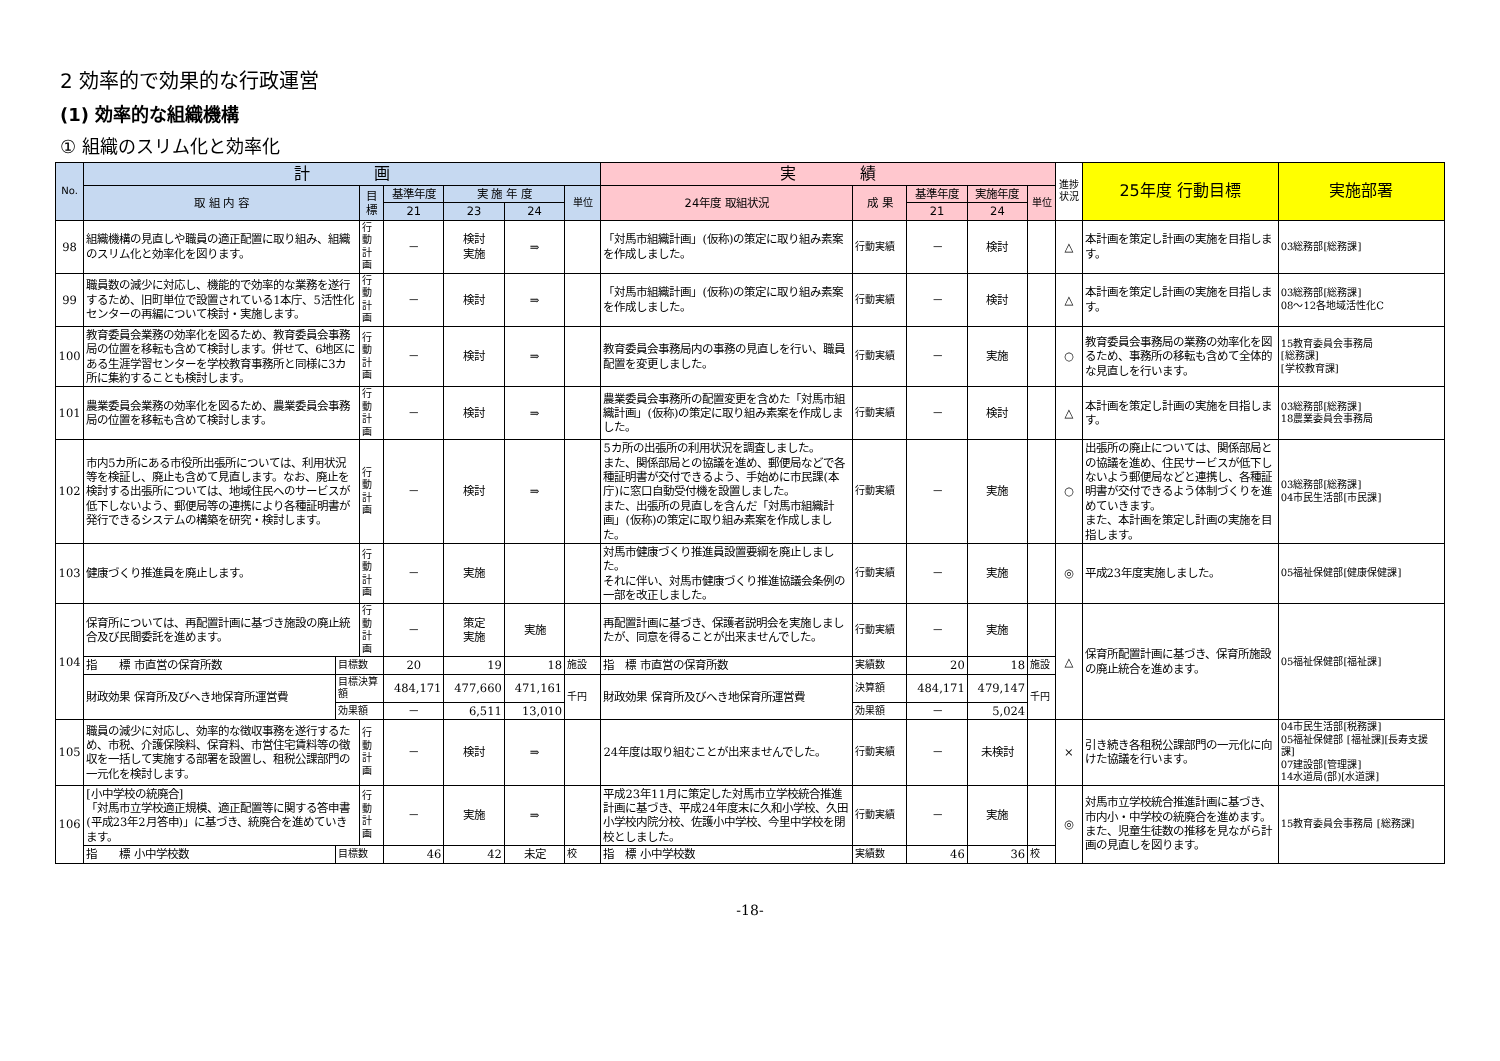2 効率的で効果的な行政運営
(1) 効率的な組織機構
① 組織のスリム化と効率化
| No. | 計 画 | | | | | | | 実 績 | | | | | 進捗状況 | 25年度 行動目標 | 実施部署 |
| --- | --- | --- | --- | --- | --- | --- | --- | --- | --- | --- | --- | --- | --- | --- | --- |
| | 取 組 内 容 | | 目 標 | 基準年度 | 実 施 年 度 | | 単位 | 24年度 取組状況 | 成 果 | 基準年度 | 実施年度 | 単位 | | | |
| | | | | 21 | 23 | 24 | | | | 21 | 24 | | | | |
| 98 | 組織機構の見直しや職員の適正配置に取り組み、組織のスリム化と効率化を図ります。 | | 行動計画 | － | 検討 実施 | ⇒ | | 「対馬市組織計画」(仮称)の策定に取り組み素案を作成しました。 | 行動実績 | － | 検討 | | △ | 本計画を策定し計画の実施を目指します。 | 03総務部[総務課] |
| 99 | 職員数の減少に対応し、機能的で効率的な業務を遂行するため、旧町単位で設置されている1本庁、5活性化センターの再編について検討・実施します。 | | 行動計画 | － | 検討 | ⇒ | | 「対馬市組織計画」(仮称)の策定に取り組み素案を作成しました。 | 行動実績 | － | 検討 | | △ | 本計画を策定し計画の実施を目指します。 | 03総務部[総務課] 08～12各地域活性化C |
| 100 | 教育委員会業務の効率化を図るため、教育委員会事務局の位置を移転も含めて検討します。併せて、6地区にある生涯学習センターを学校教育事務所と同様に3カ所に集約することも検討します。 | | 行動計画 | － | 検討 | ⇒ | | 教育委員会事務局内の事務の見直しを行い、職員配置を変更しました。 | 行動実績 | － | 実施 | | ○ | 教育委員会事務局の業務の効率化を図るため、事務所の移転も含めて全体的な見直しを行います。 | 15教育委員会事務局 [総務課] [学校教育課] |
| 101 | 農業委員会業務の効率化を図るため、農業委員会事務局の位置を移転も含めて検討します。 | | 行動計画 | － | 検討 | ⇒ | | 農業委員会事務所の配置変更を含めた「対馬市組織計画」(仮称)の策定に取り組み素案を作成しました。 | 行動実績 | － | 検討 | | △ | 本計画を策定し計画の実施を目指します。 | 03総務部[総務課] 18農業委員会事務局 |
| 102 | 市内5カ所にある市役所出張所については、利用状況等を検証し、廃止も含めて見直します。なお、廃止を検討する出張所については、地域住民へのサービスが低下しないよう、郵便局等の連携により各種証明書が発行できるシステムの構築を研究・検討します。 | | 行動計画 | － | 検討 | ⇒ | | 5カ所の出張所の利用状況を調査しました。 また、関係部局との協議を進め、郵便局などで各種証明書が交付できるよう、手始めに市民課(本庁)に窓口自動受付機を設置しました。 また、出張所の見直しを含んだ「対馬市組織計画」(仮称)の策定に取り組み素案を作成しました。 | 行動実績 | － | 実施 | | ○ | 出張所の廃止については、関係部局との協議を進め、住民サービスが低下しないよう郵便局などと連携し、各種証明書が交付できるよう体制づくりを進めていきます。 また、本計画を策定し計画の実施を目指します。 | 03総務部[総務課] 04市民生活部[市民課] |
| 103 | 健康づくり推進員を廃止します。 | | 行動計画 | － | 実施 | | | 対馬市健康づくり推進員設置要綱を廃止しました。 それに伴い、対馬市健康づくり推進協議会条例の一部を改正しました。 | 行動実績 | － | 実施 | | ◎ | 平成23年度実施しました。 | 05福祉保健部[健康保健課] |
| 104 | 保育所については、再配置計画に基づき施設の廃止統合及び民間委託を進めます。 | | 行動計画 | － | 策定 実施 | 実施 | | 再配置計画に基づき、保護者説明会を実施しましたが、同意を得ることが出来ませんでした。 | 行動実績 | － | 実施 | | △ | 保育所配置計画に基づき、保育所施設の廃止統合を進めます。 | 05福祉保健部[福祉課] |
| | 指 標 市直営の保育所数 | 目標数 | | 20 | 19 | 18 | 施設 | 指 標 市直営の保育所数 | 実績数 | 20 | 18 | 施設 | | | |
| | 財政効果 保育所及びへき地保育所運営費 | 目標決算額 | | 484,171 | 477,660 | 471,161 | 千円 | 財政効果 保育所及びへき地保育所運営費 | 決算額 | 484,171 | 479,147 | 千円 | | | |
| | | 効果額 | | － | 6,511 | 13,010 | | | 効果額 | － | 5,024 | | | | |
| 105 | 職員の減少に対応し、効率的な徴収事務を遂行するため、市税、介護保険料、保育料、市営住宅賃料等の徴収を一括して実施する部署を設置し、租税公課部門の一元化を検討します。 | | 行動計画 | － | 検討 | ⇒ | | 24年度は取り組むことが出来ませんでした。 | 行動実績 | － | 未検討 | | × | 引き続き各租税公課部門の一元化に向けた協議を行います。 | 04市民生活部[税務課] 05福祉保健部 [福祉課][長寿支援課] 07建設部[管理課] 14水道局(部)[水道課] |
| 106 | [小中学校の統廃合] 「対馬市立学校適正規模、適正配置等に関する答申書(平成23年2月答申)」に基づき、統廃合を進めていきます。 | | 行動計画 | － | 実施 | ⇒ | | 平成23年11月に策定した対馬市立学校統合推進計画に基づき、平成24年度末に久和小学校、久田小学校内院分校、佐護小中学校、今里中学校を閉校としました。 | 行動実績 | － | 実施 | | ◎ | 対馬市立学校統合推進計画に基づき、市内小・中学校の統廃合を進めます。また、児童生徒数の推移を見ながら計画の見直しを図ります。 | 15教育委員会事務局 [総務課] |
| | 指 標 小中学校数 | 目標数 | | 46 | 42 | 未定 | 校 | 指 標 小中学校数 | 実績数 | 46 | 36 | 校 | | | |
-18-